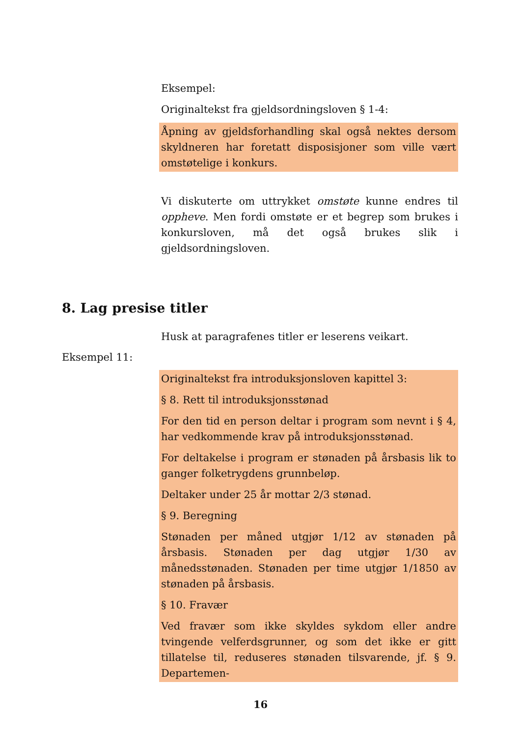Eksempel:
Originaltekst fra gjeldsordningsloven § 1-4:
Åpning av gjeldsforhandling skal også nektes dersom skyldneren har foretatt disposisjoner som ville vært omstøtelige i konkurs.
Vi diskuterte om uttrykket omstøte kunne endres til oppheve. Men fordi omstøte er et begrep som brukes i konkursloven, må det også brukes slik i gjeldsordningsloven.
8. Lag presise titler
Husk at paragrafenes titler er leserens veikart.
Eksempel 11:
Originaltekst fra introduksjonsloven kapittel 3:
§ 8. Rett til introduksjonsstønad
For den tid en person deltar i program som nevnt i § 4, har vedkommende krav på introduksjonsstønad.
For deltakelse i program er stønaden på årsbasis lik to ganger folketrygdens grunnbeløp.
Deltaker under 25 år mottar 2/3 stønad.
§ 9. Beregning
Stønaden per måned utgjør 1/12 av stønaden på årsbasis. Stønaden per dag utgjør 1/30 av månedsstønaden. Stønaden per time utgjør 1/1850 av stønaden på årsbasis.
§ 10. Fravær
Ved fravær som ikke skyldes sykdom eller andre tvingende velferdsgrunner, og som det ikke er gitt tillatelse til, reduseres stønaden tilsvarende, jf. § 9. Departemen-
16